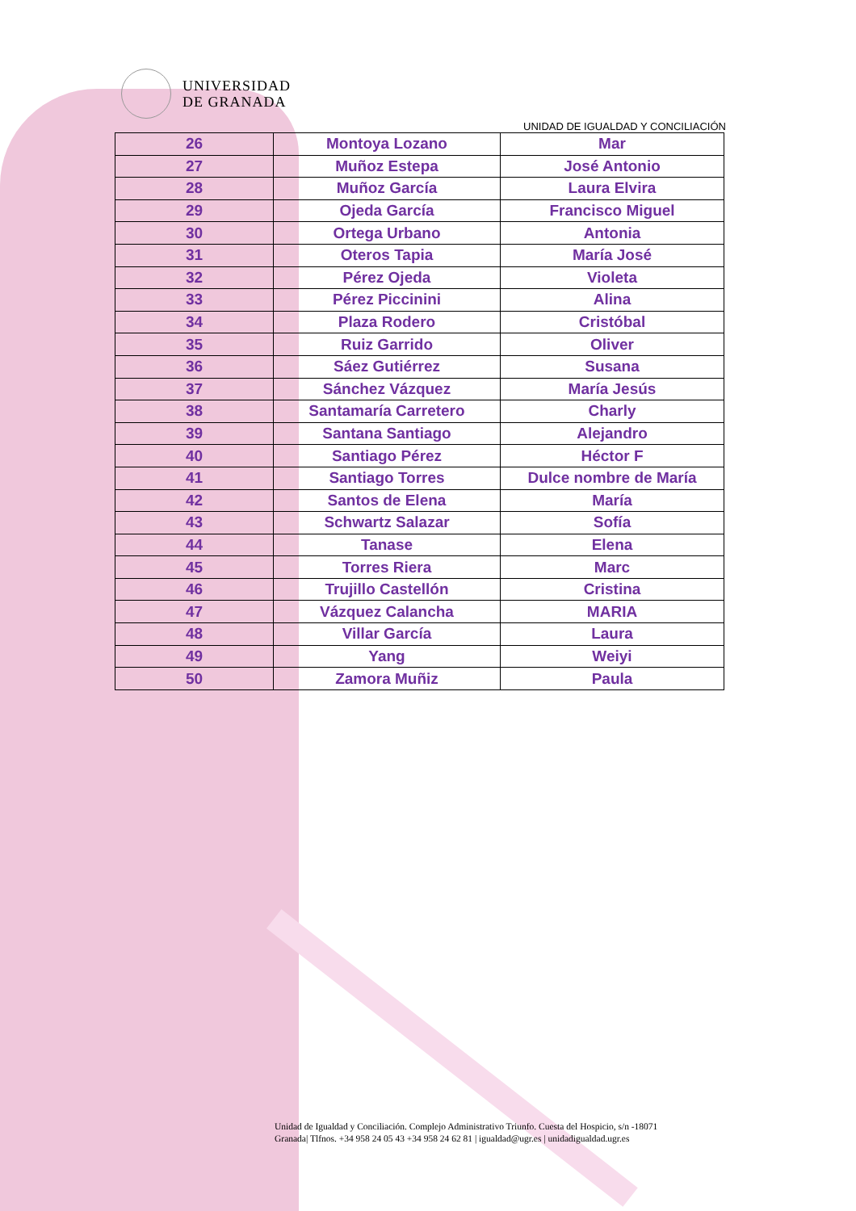UNIVERSIDAD
DE GRANADA
UNIDAD DE IGUALDAD Y CONCILIACIÓN
| 26 | Montoya Lozano | Mar |
| 27 | Muñoz Estepa | José Antonio |
| 28 | Muñoz García | Laura Elvira |
| 29 | Ojeda García | Francisco Miguel |
| 30 | Ortega Urbano | Antonia |
| 31 | Oteros Tapia | María José |
| 32 | Pérez Ojeda | Violeta |
| 33 | Pérez Piccinini | Alina |
| 34 | Plaza Rodero | Cristóbal |
| 35 | Ruiz Garrido | Oliver |
| 36 | Sáez Gutiérrez | Susana |
| 37 | Sánchez Vázquez | María Jesús |
| 38 | Santamaría Carretero | Charly |
| 39 | Santana Santiago | Alejandro |
| 40 | Santiago Pérez | Héctor F |
| 41 | Santiago Torres | Dulce nombre de María |
| 42 | Santos de Elena | María |
| 43 | Schwartz Salazar | Sofía |
| 44 | Tanase | Elena |
| 45 | Torres Riera | Marc |
| 46 | Trujillo Castellón | Cristina |
| 47 | Vázquez Calancha | MARIA |
| 48 | Villar García | Laura |
| 49 | Yang | Weiyi |
| 50 | Zamora Muñiz | Paula |
Unidad de Igualdad y Conciliación. Complejo Administrativo Triunfo. Cuesta del Hospicio, s/n -18071
Granada| Tlfnos. +34 958 24 05 43 +34 958 24 62 81 | igualdad@ugr.es | unidadigualdad.ugr.es